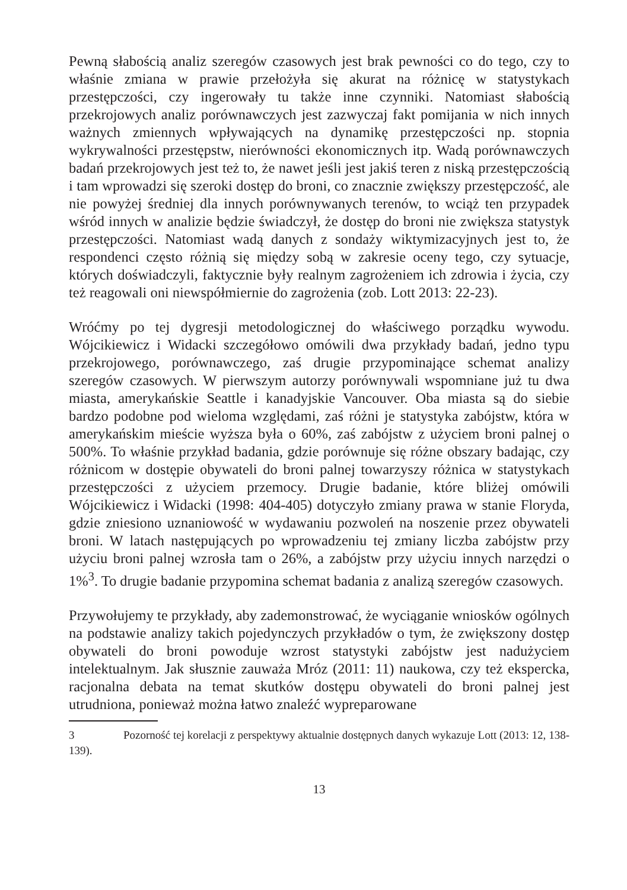Pewną słabością analiz szeregów czasowych jest brak pewności co do tego, czy to właśnie zmiana w prawie przełożyła się akurat na różnicę w statystykach przestępczości, czy ingerowały tu także inne czynniki. Natomiast słabością przekrojowych analiz porównawczych jest zazwyczaj fakt pomijania w nich innych ważnych zmiennych wpływających na dynamikę przestępczości np. stopnia wykrywalności przestępstw, nierówności ekonomicznych itp. Wadą porównawczych badań przekrojowych jest też to, że nawet jeśli jest jakiś teren z niską przestępczością i tam wprowadzi się szeroki dostęp do broni, co znacznie zwiększy przestępczość, ale nie powyżej średniej dla innych porównywanych terenów, to wciąż ten przypadek wśród innych w analizie będzie świadczył, że dostęp do broni nie zwiększa statystyk przestępczości. Natomiast wadą danych z sondaży wiktymizacyjnych jest to, że respondenci często różnią się między sobą w zakresie oceny tego, czy sytuacje, których doświadczyli, faktycznie były realnym zagrożeniem ich zdrowia i życia, czy też reagowali oni niewspółmiernie do zagrożenia (zob. Lott 2013: 22-23).
Wróćmy po tej dygresji metodologicznej do właściwego porządku wywodu. Wójcikiewicz i Widacki szczegółowo omówili dwa przykłady badań, jedno typu przekrojowego, porównawczego, zaś drugie przypominające schemat analizy szeregów czasowych. W pierwszym autorzy porównywali wspomniane już tu dwa miasta, amerykańskie Seattle i kanadyjskie Vancouver. Oba miasta są do siebie bardzo podobne pod wieloma względami, zaś różni je statystyka zabójstw, która w amerykańskim mieście wyższa była o 60%, zaś zabójstw z użyciem broni palnej o 500%. To właśnie przykład badania, gdzie porównuje się różne obszary badając, czy różnicom w dostępie obywateli do broni palnej towarzyszy różnica w statystykach przestępczości z użyciem przemocy. Drugie badanie, które bliżej omówili Wójcikiewicz i Widacki (1998: 404-405) dotyczyło zmiany prawa w stanie Floryda, gdzie zniesiono uznaniowość w wydawaniu pozwoleń na noszenie przez obywateli broni. W latach następujących po wprowadzeniu tej zmiany liczba zabójstw przy użyciu broni palnej wzrosła tam o 26%, a zabójstw przy użyciu innych narzędzi o 1%<sup>3</sup>. To drugie badanie przypomina schemat badania z analizą szeregów czasowych.
Przywołujemy te przykłady, aby zademonstrować, że wyciąganie wniosków ogólnych na podstawie analizy takich pojedynczych przykładów o tym, że zwiększony dostęp obywateli do broni powoduje wzrost statystyki zabójstw jest nadużyciem intelektualnym. Jak słusznie zauważa Mróz (2011: 11) naukowa, czy też ekspercka, racjonalna debata na temat skutków dostępu obywateli do broni palnej jest utrudniona, ponieważ można łatwo znaleźć wypreparowane
3 Pozorność tej korelacji z perspektywy aktualnie dostępnych danych wykazuje Lott (2013: 12, 138-139).
13